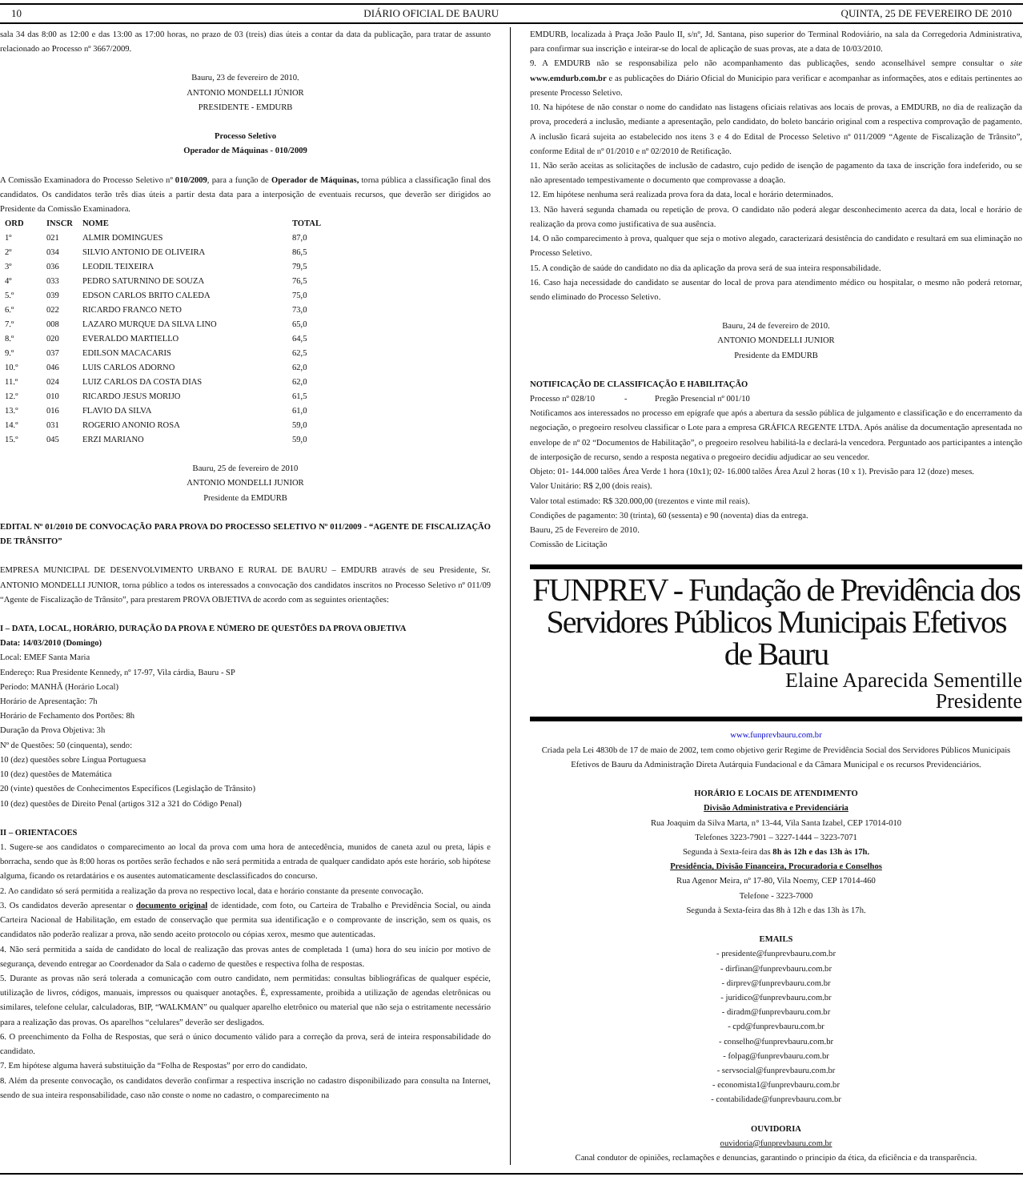10 DIÁRIO OFICIAL DE BAURU QUINTA, 25 DE FEVEREIRO DE 2010
sala 34 das 8:00 as 12:00 e das 13:00 as 17:00 horas, no prazo de 03 (treis) dias úteis a contar da data da publicação, para tratar de assunto relacionado ao Processo nº 3667/2009.
Bauru, 23 de fevereiro de 2010.
ANTONIO MONDELLI JÚNIOR
PRESIDENTE - EMDURB
Processo Seletivo
Operador de Máquinas - 010/2009
A Comissão Examinadora do Processo Seletivo nº 010/2009, para a função de Operador de Máquinas, torna pública a classificação final dos candidatos. Os candidatos terão três dias úteis a partir desta data para a interposição de eventuais recursos, que deverão ser dirigidos ao Presidente da Comissão Examinadora.
| ORD | INSCR | NOME | TOTAL |
| --- | --- | --- | --- |
| 1º | 021 | ALMIR DOMINGUES | 87,0 |
| 2º | 034 | SILVIO ANTONIO DE OLIVEIRA | 86,5 |
| 3º | 036 | LEODIL TEIXEIRA | 79,5 |
| 4º | 033 | PEDRO SATURNINO DE SOUZA | 76,5 |
| 5.º | 039 | EDSON CARLOS BRITO CALEDA | 75,0 |
| 6.º | 022 | RICARDO FRANCO NETO | 73,0 |
| 7.º | 008 | LAZARO MURQUE DA SILVA LINO | 65,0 |
| 8.º | 020 | EVERALDO MARTIELLO | 64,5 |
| 9.º | 037 | EDILSON MACACARIS | 62,5 |
| 10.º | 046 | LUIS CARLOS ADORNO | 62,0 |
| 11.º | 024 | LUIZ CARLOS DA COSTA DIAS | 62,0 |
| 12.º | 010 | RICARDO JESUS MORIJO | 61,5 |
| 13.º | 016 | FLAVIO DA SILVA | 61,0 |
| 14.º | 031 | ROGERIO ANONIO ROSA | 59,0 |
| 15.º | 045 | ERZI MARIANO | 59,0 |
Bauru, 25 de fevereiro de 2010
ANTONIO MONDELLI JUNIOR
Presidente da EMDURB
EDITAL Nº 01/2010 DE CONVOCAÇÃO PARA PROVA DO PROCESSO SELETIVO Nº 011/2009 - “AGENTE DE FISCALIZAÇÃO DE TRÂNSITO”
EMPRESA MUNICIPAL DE DESENVOLVIMENTO URBANO E RURAL DE BAURU – EMDURB através de seu Presidente, Sr. ANTONIO MONDELLI JUNIOR, torna público a todos os interessados a convocação dos candidatos inscritos no Processo Seletivo nº 011/09 “Agente de Fiscalização de Trânsito”, para prestarem PROVA OBJETIVA de acordo com as seguintes orientações:
I – DATA, LOCAL, HORÁRIO, DURAÇÃO DA PROVA E NÚMERO DE QUESTÕES DA PROVA OBJETIVA
Data: 14/03/2010 (Domingo)
Local: EMEF Santa Maria
Endereço: Rua Presidente Kennedy, nº 17-97, Vila cárdia, Bauru - SP
Período: MANHÃ (Horário Local)
Horário de Apresentação: 7h
Horário de Fechamento dos Portões: 8h
Duração da Prova Objetiva: 3h
Nº de Questões: 50 (cinquenta), sendo:
10 (dez) questões sobre Língua Portuguesa
10 (dez) questões de Matemática
20 (vinte) questões de Conhecimentos Específicos (Legislação de Trânsito)
10 (dez) questões de Direito Penal (artigos 312 a 321 do Código Penal)
II – ORIENTACOES
1. Sugere-se aos candidatos o comparecimento ao local da prova com uma hora de antecedência, munidos de caneta azul ou preta, lápis e borracha, sendo que às 8:00 horas os portões serão fechados e não será permitida a entrada de qualquer candidato após este horário, sob hipótese alguma, ficando os retardatários e os ausentes automaticamente desclassificados do concurso.
2. Ao candidato só será permitida a realização da prova no respectivo local, data e horário constante da presente convocação.
3. Os candidatos deverão apresentar o documento original de identidade, com foto, ou Carteira de Trabalho e Previdência Social, ou ainda Carteira Nacional de Habilitação, em estado de conservação que permita sua identificação e o comprovante de inscrição, sem os quais, os candidatos não poderão realizar a prova, não sendo aceito protocolo ou cópias xerox, mesmo que autenticadas.
4. Não será permitida a saída de candidato do local de realização das provas antes de completada 1 (uma) hora do seu início por motivo de segurança, devendo entregar ao Coordenador da Sala o caderno de questões e respectiva folha de respostas.
5. Durante as provas não será tolerada a comunicação com outro candidato, nem permitidas: consultas bibliográficas de qualquer espécie, utilização de livros, códigos, manuais, impressos ou quaisquer anotações. É, expressamente, proibida a utilização de agendas eletrônicas ou similares, telefone celular, calculadoras, BIP, “WALKMAN” ou qualquer aparelho eletrônico ou material que não seja o estritamente necessário para a realização das provas. Os aparelhos “celulares” deverão ser desligados.
6. O preenchimento da Folha de Respostas, que será o único documento válido para a correção da prova, será de inteira responsabilidade do candidato.
7. Em hipótese alguma haverá substituição da “Folha de Respostas” por erro do candidato.
8. Além da presente convocação, os candidatos deverão confirmar a respectiva inscrição no cadastro disponibilizado para consulta na Internet, sendo de sua inteira responsabilidade, caso não conste o nome no cadastro, o comparecimento na
EMDURB, localizada à Praça João Paulo II, s/nº, Jd. Santana, piso superior do Terminal Rodoviário, na sala da Corregedoria Administrativa, para confirmar sua inscrição e inteirar-se do local de aplicação de suas provas, ate a data de 10/03/2010.
9. A EMDURB não se responsabiliza pelo não acompanhamento das publicações, sendo aconselhável sempre consultar o site www.emdurb.com.br e as publicações do Diário Oficial do Municipio para verificar e acompanhar as informações, atos e editais pertinentes ao presente Processo Seletivo.
10. Na hipótese de não constar o nome do candidato nas listagens oficiais relativas aos locais de provas, a EMDURB, no dia de realização da prova, procederá a inclusão, mediante a apresentação, pelo candidato, do boleto bancário original com a respectiva comprovação de pagamento. A inclusão ficará sujeita ao estabelecido nos itens 3 e 4 do Edital de Processo Seletivo nº 011/2009 “Agente de Fiscalização de Trânsito”, conforme Edital de nº 01/2010 e nº 02/2010 de Retificação.
11. Não serão aceitas as solicitações de inclusão de cadastro, cujo pedido de isenção de pagamento da taxa de inscrição fora indeferido, ou se não apresentado tempestivamente o documento que comprovasse a doação.
12. Em hipótese nenhuma será realizada prova fora da data, local e horário determinados.
13. Não haverá segunda chamada ou repetição de prova. O candidato não poderá alegar desconhecimento acerca da data, local e horário de realização da prova como justificativa de sua ausência.
14. O não comparecimento à prova, qualquer que seja o motivo alegado, caracterizará desistência do candidato e resultará em sua eliminação no Processo Seletivo.
15. A condição de saúde do candidato no dia da aplicação da prova será de sua inteira responsabilidade.
16. Caso haja necessidade do candidato se ausentar do local de prova para atendimento médico ou hospitalar, o mesmo não poderá retornar, sendo eliminado do Processo Seletivo.
Bauru, 24 de fevereiro de 2010.
ANTONIO MONDELLI JUNIOR
Presidente da EMDURB
NOTIFICAÇÃO DE CLASSIFICAÇÃO E HABILITAÇÃO
Processo nº 028/10 - Pregão Presencial nº 001/10
Notificamos aos interessados no processo em epígrafe que após a abertura da sessão pública de julgamento e classificação e do encerramento da negociação, o pregoeiro resolveu classificar o Lote para a empresa GRÁFICA REGENTE LTDA. Após análise da documentação apresentada no envelope de nº 02 “Documentos de Habilitação”, o pregoeiro resolveu habilitá-la e declará-la vencedora. Perguntado aos participantes a intenção de interposição de recurso, sendo a resposta negativa o pregoeiro decidiu adjudicar ao seu vencedor.
Objeto: 01- 144.000 talões Área Verde 1 hora (10x1); 02- 16.000 talões Área Azul 2 horas (10 x 1). Previsão para 12 (doze) meses.
Valor Unitário: R$ 2,00 (dois reais).
Valor total estimado: R$ 320.000,00 (trezentos e vinte mil reais).
Condições de pagamento: 30 (trinta), 60 (sessenta) e 90 (noventa) dias da entrega.
Bauru, 25 de Fevereiro de 2010.
Comissão de Licitação
FUNPREV - Fundação de Previdência dos Servidores Públicos Municipais Efetivos de Bauru
Elaine Aparecida Sementille
Presidente
www.funprevbauru.com.br
Criada pela Lei 4830b de 17 de maio de 2002, tem como objetivo gerir Regime de Previdência Social dos Servidores Públicos Municipais Efetivos de Bauru da Administração Direta Autárquia Fundacional e da Câmara Municipal e os recursos Previdenciários.
HORÁRIO E LOCAIS DE ATENDIMENTO
Divisão Administrativa e Previdenciária
Rua Joaquim da Silva Marta, n° 13-44, Vila Santa Izabel, CEP 17014-010
Telefones 3223-7901 – 3227-1444 – 3223-7071
Segunda à Sexta-feira das 8h às 12h e das 13h às 17h.
Presidência, Divisão Financeira, Procuradoria e Conselhos
Rua Agenor Meira, nº 17-80, Vila Noemy, CEP 17014-460
Telefone - 3223-7000
Segunda à Sexta-feira das 8h à 12h e das 13h às 17h.
EMAILS
- presidente@funprevbauru.com.br
- dirfinan@funprevbauru.com.br
- dirprev@funprevbauru.com.br
- juridico@funprevbauru.com.br
- diradm@funprevbauru.com.br
- cpd@funprevbauru.com.br
- conselho@funprevbauru.com.br
- folpag@funprevbauru.com.br
- servsocial@funprevbauru.com.br
- economista1@funprevbauru.com.br
- contabilidade@funprevbauru.com.br
OUVIDORIA
ouvidoria@funprevbauru.com.br
Canal condutor de opiniões, reclamações e denuncias, garantindo o principio da ética, da eficiência e da transparência.